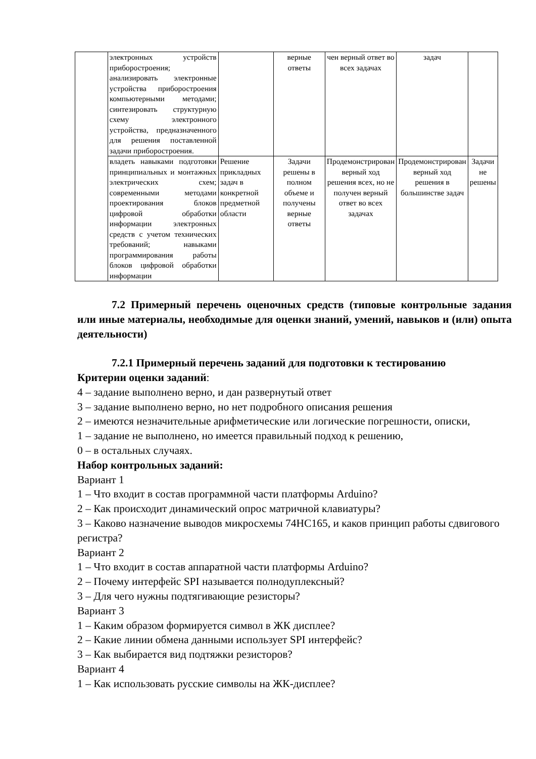| | электронных устройств приборостроения; анализировать электронные устройства приборостроения компьютерными методами; синтезировать структурную схему электронного устройства, предназначенного для решения поставленной задачи приборостроения. | | верные ответы | чен верный ответ во всех задачах | задач | |
| | владеть навыками подготовки принципиальных и монтажных электрических схем; современными методами проектирования блоков цифровой обработки информации электронных средств с учетом технических требований; навыками программирования работы блоков цифровой обработки информации | Решение прикладных задач в конкретной предметной области | Задачи решены в полном объеме и получены верные ответы | Продемонстрирован верный ход решения всех, но не получен верный ответ во всех задачах | Продемонстрирован верный ход решения в большинстве задач | Задачи не решены |
7.2 Примерный перечень оценочных средств (типовые контрольные задания или иные материалы, необходимые для оценки знаний, умений, навыков и (или) опыта деятельности)
7.2.1 Примерный перечень заданий для подготовки к тестированию
Критерии оценки заданий:
4 – задание выполнено верно, и дан развернутый ответ
3 – задание выполнено верно, но нет подробного описания решения
2 – имеются незначительные арифметические или логические погрешности, описки,
1 – задание не выполнено, но имеется правильный подход к решению,
0 – в остальных случаях.
Набор контрольных заданий:
Вариант 1
1 – Что входит в состав программной части платформы Arduino?
2 – Как происходит динамический опрос матричной клавиатуры?
3 – Каково назначение выводов микросхемы 74HC165, и каков принцип работы сдвигового регистра?
Вариант 2
1 – Что входит в состав аппаратной части платформы Arduino?
2 – Почему интерфейс SPI называется полнодуплексный?
3 – Для чего нужны подтягивающие резисторы?
Вариант 3
1 – Каким образом формируется символ в ЖК дисплее?
2 – Какие линии обмена данными использует SPI интерфейс?
3 – Как выбирается вид подтяжки резисторов?
Вариант 4
1 – Как использовать русские символы на ЖК-дисплее?